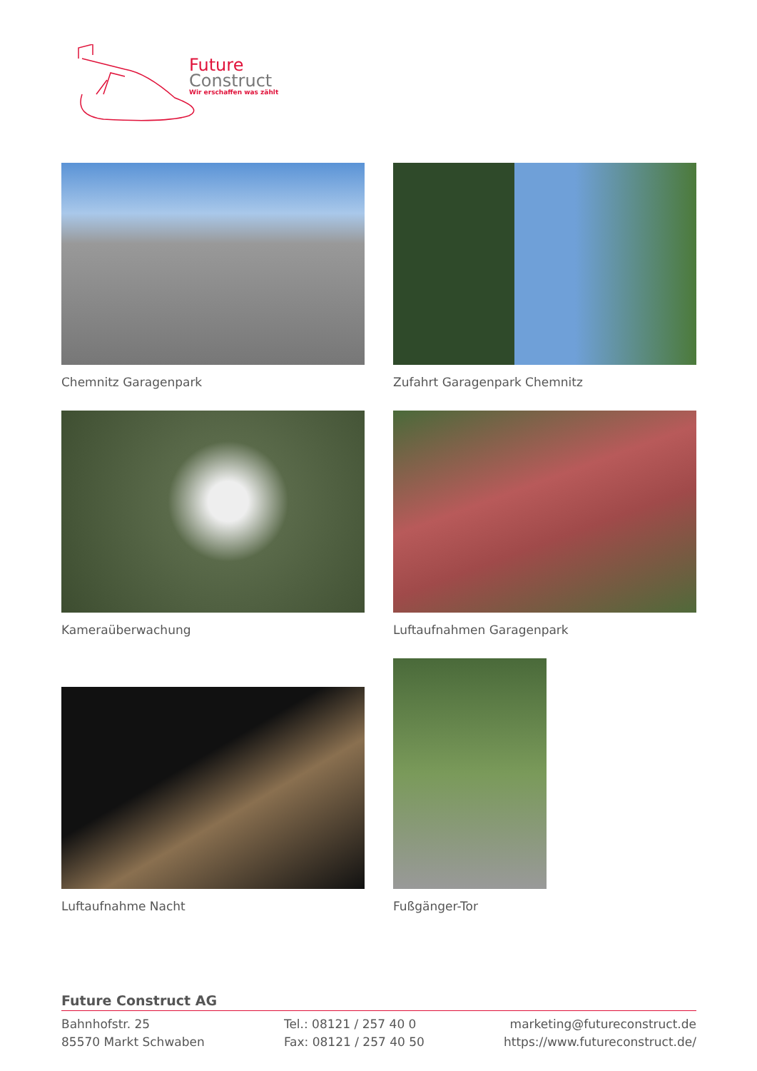Future
Construct
Wir erschaffen was zählt
Chemnitz Garagenpark Zufahrt Garagenpark Chemnitz
Kameraüberwachung Luftaufnahmen Garagenpark
Luftaufnahme Nacht
Fußgänger-Tor
Future Construct AG
Bahnhofstr. 25
85570 Markt Schwaben
Tel.: 08121 / 257 40 0
Fax: 08121 / 257 40 50
marketing@futureconstruct.de
https://www.futureconstruct.de/